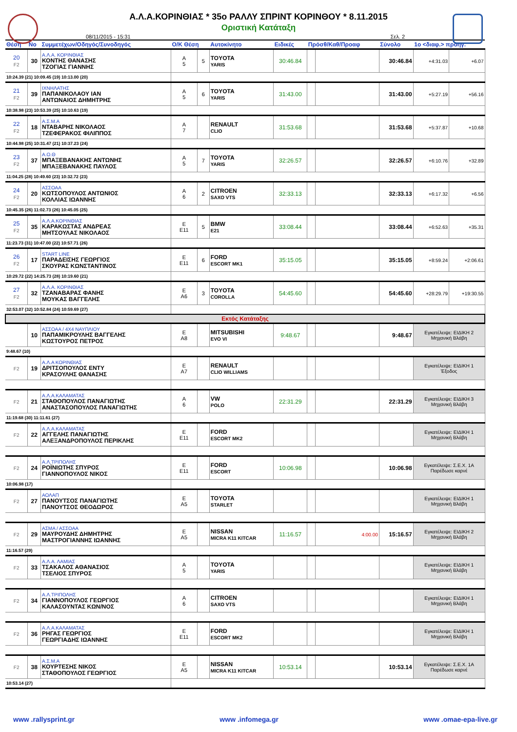Α.Λ.Α.ΚΟΡΙΝΘΙΑΣ * 35ο ΡΑΛΛΥ ΣΠΡΙΝΤ ΚΟΡΙΝΘΟΥ * 8.11.2015
Οριστική Κατάταξη
08/11/2015 - 15:31 Σελ. 2
| Θέση | Νο | Συμμετέχων/Οδηγός/Συνοδηγός | Ο/Κ Θέση | | Αυτοκίνητο | Ειδικές | Πρόσθ/Καθ/Προαφ | | Σύνολο | 1ο <διαφ.> προηγ. | |
| --- | --- | --- | --- | --- | --- | --- | --- | --- | --- | --- | --- |
| 20 F2 | 30 | Α.Λ.Α. ΚΟΡΙΝΘΙΑΣ ΚΟΝΤΗΣ ΘΑΝΑΣΗΣ ΤΖΟΓΙΑΣ ΓΙΑΝΝΗΣ | Α 5 | 5 | TOYOTA YARIS | 30:46.84 | | | 30:46.84 | +4:31.03 | +6.07 |
| 10:24.39 (21) 10:09.45 (19) 10:13.00 (20) | | | | | | | | | | | |
| 21 F2 | 39 | ΙΧΝΗΛΑΤΗΣ ΠΑΠΑΝΙΚΟΛΑΟΥ ΙΑΝ ΑΝΤΩΝΑΙΟΣ ΔΗΜΗΤΡΗΣ | Α 5 | 6 | TOYOTA YARIS | 31:43.00 | | | 31:43.00 | +5:27.19 | +56.16 |
| 10:38.98 (23) 10:53.39 (25) 10:10.63 (19) | | | | | | | | | | | |
| 22 F2 | 18 | Α.Σ.Μ.Α ΝΤΑΒΑΡΗΣ ΝΙΚΟΛΑΟΣ ΤΖΕΦΕΡΑΚΟΣ ΦΙΛΙΠΠΟΣ | Α 7 | | RENAULT CLIO | 31:53.68 | | | 31:53.68 | +5:37.87 | +10.68 |
| 10:44.98 (25) 10:31.47 (21) 10:37.23 (24) | | | | | | | | | | | |
| 23 F2 | 37 | Α.Ο.Θ ΜΠΑΞΕΒΑΝΑΚΗΣ ΑΝΤΩΝΗΣ ΜΠΑΞΕΒΑΝΑΚΗΣ ΠΑΥΛΟΣ | Α 5 | 7 | TOYOTA YARIS | 32:26.57 | | | 32:26.57 | +6:10.76 | +32.89 |
| 11:04.25 (28) 10:49.60 (23) 10:32.72 (23) | | | | | | | | | | | |
| 24 F2 | 20 | ΑΣΣΟΑΑ ΚΩΤΣΟΠΟΥΛΟΣ ΑΝΤΩΝΙΟΣ ΚΟΛΛΙΑΣ ΙΩΑΝΝΗΣ | Α 6 | 2 | CITROEN SAXO VTS | 32:33.13 | | | 32:33.13 | +6:17.32 | +6.56 |
| 10:45.35 (26) 11:02.73 (26) 10:45.05 (25) | | | | | | | | | | | |
| 25 F2 | 35 | Α.Λ.Α.ΚΟΡΙΝΘΙΑΣ ΚΑΡΑΚΩΣΤΑΣ ΑΝΔΡΕΑΣ ΜΗΤΣΟΥΛΑΣ ΝΙΚΟΛΑΟΣ | Ε Ε11 | 5 | BMW E21 | 33:08.44 | | | 33:08.44 | +6:52.63 | +35.31 |
| 11:23.73 (31) 10:47.00 (22) 10:57.71 (26) | | | | | | | | | | | |
| 26 F2 | 17 | START LINE ΠΑΡΑΔΕΙΣΗΣ ΓΕΩΡΓΙΟΣ ΣΚΟΥΡΑΣ ΚΩΝΣΤΑΝΤΙΝΟΣ | Ε Ε11 | 6 | FORD ESCORT MK1 | 35:15.05 | | | 35:15.05 | +8:59.24 | +2:06.61 |
| 10:29.72 (22) 14:25.73 (28) 10:19.60 (21) | | | | | | | | | | | |
| 27 F2 | 32 | Α.Λ.Α. ΚΟΡΙΝΘΙΑΣ ΤΖΑΝΑΒΑΡΑΣ ΦΑΝΗΣ ΜΟΥΚΑΣ ΒΑΓΓΕΛΗΣ | Ε Α6 | 3 | TOYOTA COROLLA | 54:45.60 | | | 54:45.60 | +28:29.79 | +19:30.55 |
| 32:53.07 (32) 10:52.84 (24) 10:59.69 (27) | | | | | | | | | | | |
| Εκτός Κατάταξης | | | | | | | | | | | |
| | 10 | ΑΣΣΟΑΑ / 4X4 ΝΑΥΠΛΙΟΥ ΠΑΠΑΜΙΚΡΟΥΛΗΣ ΒΑΓΓΕΛΗΣ ΚΩΣΤΟΥΡΟΣ ΠΕΤΡΟΣ | Ε Α8 | | MITSUBISHI EVO VI | 9:48.67 | | | 9:48.67 | Εγκατέλειψε: ΕΙΔΙΚΗ 2 Μηχανική Βλάβη | |
| 9:48.67 (10) | | | | | | | | | | | |
| F2 | 19 | Α.Λ.Α ΚΟΡΙΝΘΙΑΣ ΔΡΙΤΣΟΠΟΥΛΟΣ ΕΝΤΥ ΚΡΑΣΟΥΛΗΣ ΘΑΝΑΣΗΣ | Ε Α7 | | RENAULT CLIO WILLIAMS | | | | | Εγκατέλειψε: ΕΙΔΙΚΗ 1 Έξοδος | |
| F2 | 21 | Α.Λ.Α.ΚΑΛΑΜΑΤΑΣ ΣΤΑΘΟΠΟΥΛΟΣ ΠΑΝΑΓΙΩΤΗΣ ΑΝΑΣΤΑΣΟΠΟΥΛΟΣ ΠΑΝΑΓΙΩΤΗΣ | Α 6 | | VW POLO | 22:31.29 | | | 22:31.29 | Εγκατέλειψε: ΕΙΔΙΚΗ 3 Μηχανική Βλάβη | |
| 11:19.68 (30) 11:11.61 (27) | | | | | | | | | | | |
| F2 | 22 | Α.Λ.Α.ΚΑΛΑΜΑΤΑΣ ΑΓΓΕΛΗΣ ΠΑΝΑΓΙΩΤΗΣ ΑΛΕΞΑΝΔΡΟΠΟΥΛΟΣ ΠΕΡΙΚΛΗΣ | Ε Ε11 | | FORD ESCORT MK2 | | | | | Εγκατέλειψε: ΕΙΔΙΚΗ 1 Μηχανική Βλάβη | |
| F2 | 24 | Α.Λ.ΤΡΙΠΟΛΗΣ ΡΟΪΝΙΩΤΗΣ ΣΠΥΡΟΣ ΓΙΑΝΝΟΠΟΥΛΟΣ ΝΙΚΟΣ | Ε Ε11 | | FORD ESCORT | 10:06.98 | | | 10:06.98 | Εγκατέλειψε: Σ.Ε.Χ. 1Α Παρέδωσε καρνέ | |
| 10:06.98 (17) | | | | | | | | | | | |
| F2 | 27 | ΑΟΛΑΠ ΠΑΝΟΥΤΣΟΣ ΠΑΝΑΓΙΩΤΗΣ ΠΑΝΟΥΤΣΟΣ ΘΕΟΔΩΡΟΣ | Ε Α5 | | TOYOTA STARLET | | | | | Εγκατέλειψε: ΕΙΔΙΚΗ 1 Μηχανική Βλάβη | |
| F2 | 29 | ΑΣΜΑ / ΑΣΣΟΑΑ ΜΑΥΡΟΥΔΗΣ ΔΗΜΗΤΡΗΣ ΜΑΣΤΡΟΓΙΑΝΝΗΣ ΙΩΑΝΝΗΣ | Ε Α5 | | NISSAN MICRA K11 KITCAR | 11:16.57 | | 4:00.00 | 15:16.57 | Εγκατέλειψε: ΕΙΔΙΚΗ 2 Μηχανική Βλάβη | |
| 11:16.57 (29) | | | | | | | | | | | |
| F2 | 33 | Α.Λ.Α. ΛΑΜΙΑΣ ΤΣΑΚΑΛΟΣ ΑΘΑΝΑΣΙΟΣ ΤΣΕΛΙΟΣ ΣΠΥΡΟΣ | Α 5 | | TOYOTA YARIS | | | | | Εγκατέλειψε: ΕΙΔΙΚΗ 1 Μηχανική Βλάβη | |
| F2 | 34 | Α.Λ.ΤΡΙΠΟΛΗΣ ΓΙΑΝΝΟΠΟΥΛΟΣ ΓΕΩΡΓΙΟΣ ΚΑΛΑΣΟΥΝΤΑΣ ΚΩΝ/ΝΟΣ | Α 6 | | CITROEN SAXO VTS | | | | | Εγκατέλειψε: ΕΙΔΙΚΗ 1 Μηχανική Βλάβη | |
| F2 | 36 | Α.Λ.Α.ΚΑΛΑΜΑΤΑΣ ΡΗΓΑΣ ΓΕΩΡΓΙΟΣ ΓΕΩΡΓΙΑΔΗΣ ΙΩΑΝΝΗΣ | Ε Ε11 | | FORD ESCORT MK2 | | | | | Εγκατέλειψε: ΕΙΔΙΚΗ 1 Μηχανική Βλάβη | |
| F2 | 38 | Α.Σ.Μ.Α ΚΟΥΡΤΕΣΗΣ ΝΙΚΟΣ ΣΤΑΘΟΠΟΥΛΟΣ ΓΕΩΡΓΙΟΣ | Ε Α5 | | NISSAN MICRA K11 KITCAR | 10:53.14 | | | 10:53.14 | Εγκατέλειψε: Σ.Ε.Χ. 1Α Παρέδωσε καρνέ | |
| 10:53.14 (27) | | | | | | | | | | | |
www .rallysprint.gr www .infomega.gr www .omae-epa-live.gr